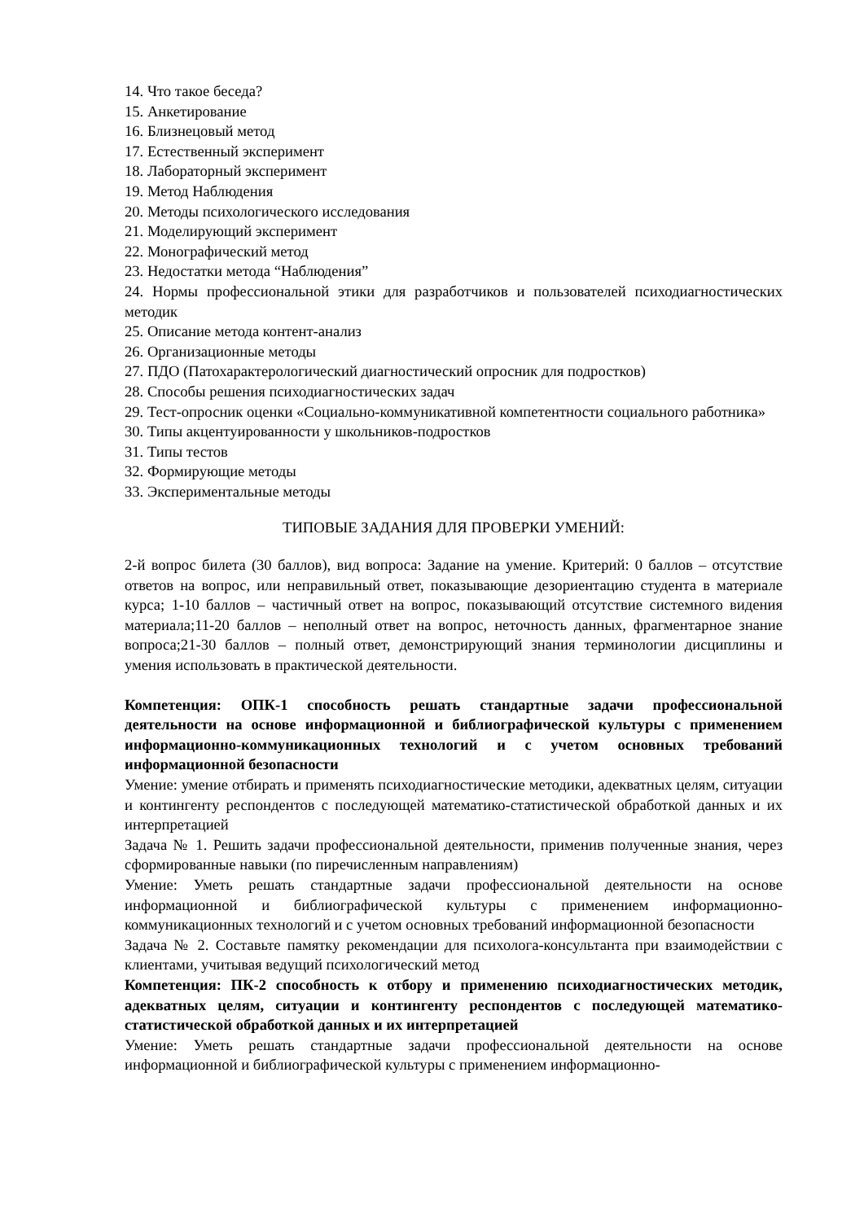14. Что такое беседа?
15. Анкетирование
16. Близнецовый метод
17. Естественный эксперимент
18. Лабораторный эксперимент
19. Метод Наблюдения
20. Методы психологического исследования
21. Моделирующий эксперимент
22. Монографический метод
23. Недостатки метода “Наблюдения”
24. Нормы профессиональной этики для разработчиков и пользователей психодиагностических методик
25. Описание метода контент-анализ
26. Организационные методы
27. ПДО (Патохарактерологический диагностический опросник для подростков)
28. Способы решения психодиагностических задач
29. Тест-опросник оценки «Социально-коммуникативной компетентности социального работника»
30. Типы акцентуированности у школьников-подростков
31. Типы тестов
32. Формирующие методы
33. Экспериментальные методы
ТИПОВЫЕ ЗАДАНИЯ ДЛЯ ПРОВЕРКИ УМЕНИЙ:
2-й вопрос билета (30 баллов), вид вопроса: Задание на умение. Критерий: 0 баллов – отсутствие ответов на вопрос, или неправильный ответ, показывающие дезориентацию студента в материале курса; 1-10 баллов – частичный ответ на вопрос, показывающий отсутствие системного видения материала;11-20 баллов – неполный ответ на вопрос, неточность данных, фрагментарное знание вопроса;21-30 баллов – полный ответ, демонстрирующий знания терминологии дисциплины и умения использовать в практической деятельности.
Компетенция: ОПК-1 способность решать стандартные задачи профессиональной деятельности на основе информационной и библиографической культуры с применением информационно-коммуникационных технологий и с учетом основных требований информационной безопасности
Умение: умение отбирать и применять психодиагностические методики, адекватных целям, ситуации и контингенту респондентов с последующей математико-статистической обработкой данных и их интерпретацией
Задача № 1. Решить задачи профессиональной деятельности, применив полученные знания, через сформированные навыки (по пиречисленным направлениям)
Умение: Уметь решать стандартные задачи профессиональной деятельности на основе информационной и библиографической культуры с применением информационно-коммуникационных технологий и с учетом основных требований информационной безопасности
Задача № 2. Составьте памятку рекомендации для психолога-консультанта при взаимодействии с клиентами, учитывая ведущий психологический метод
Компетенция: ПК-2 способность к отбору и применению психодиагностических методик, адекватных целям, ситуации и контингенту респондентов с последующей математико-статистической обработкой данных и их интерпретацией
Умение: Уметь решать стандартные задачи профессиональной деятельности на основе информационной и библиографической культуры с применением информационно-